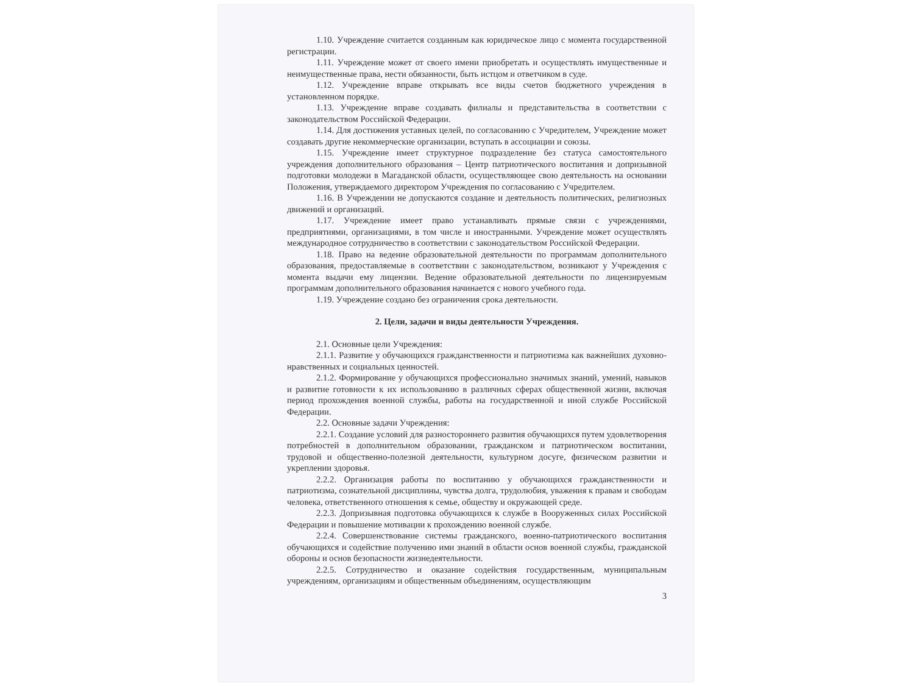1.10. Учреждение считается созданным как юридическое лицо с момента государственной регистрации.
1.11. Учреждение может от своего имени приобретать и осуществлять имущественные и неимущественные права, нести обязанности, быть истцом и ответчиком в суде.
1.12. Учреждение вправе открывать все виды счетов бюджетного учреждения в установленном порядке.
1.13. Учреждение вправе создавать филиалы и представительства в соответствии с законодательством Российской Федерации.
1.14. Для достижения уставных целей, по согласованию с Учредителем, Учреждение может создавать другие некоммерческие организации, вступать в ассоциации и союзы.
1.15. Учреждение имеет структурное подразделение без статуса самостоятельного учреждения дополнительного образования – Центр патриотического воспитания и допризывной подготовки молодежи в Магаданской области, осуществляющее свою деятельность на основании Положения, утверждаемого директором Учреждения по согласованию с Учредителем.
1.16. В Учреждении не допускаются создание и деятельность политических, религиозных движений и организаций.
1.17. Учреждение имеет право устанавливать прямые связи с учреждениями, предприятиями, организациями, в том числе и иностранными. Учреждение может осуществлять международное сотрудничество в соответствии с законодательством Российской Федерации.
1.18. Право на ведение образовательной деятельности по программам дополнительного образования, предоставляемые в соответствии с законодательством, возникают у Учреждения с момента выдачи ему лицензии. Ведение образовательной деятельности по лицензируемым программам дополнительного образования начинается с нового учебного года.
1.19. Учреждение создано без ограничения срока деятельности.
2. Цели, задачи и виды деятельности Учреждения.
2.1. Основные цели Учреждения:
2.1.1. Развитие у обучающихся гражданственности и патриотизма как важнейших духовно-нравственных и социальных ценностей.
2.1.2. Формирование у обучающихся профессионально значимых знаний, умений, навыков и развитие готовности к их использованию в различных сферах общественной жизни, включая период прохождения военной службы, работы на государственной и иной службе Российской Федерации.
2.2. Основные задачи Учреждения:
2.2.1. Создание условий для разностороннего развития обучающихся путем удовлетворения потребностей в дополнительном образовании, гражданском и патриотическом воспитании, трудовой и общественно-полезной деятельности, культурном досуге, физическом развитии и укреплении здоровья.
2.2.2. Организация работы по воспитанию у обучающихся гражданственности и патриотизма, сознательной дисциплины, чувства долга, трудолюбия, уважения к правам и свободам человека, ответственного отношения к семье, обществу и окружающей среде.
2.2.3. Допризывная подготовка обучающихся к службе в Вооруженных силах Российской Федерации и повышение мотивации к прохождению военной службе.
2.2.4. Совершенствование системы гражданского, военно-патриотического воспитания обучающихся и содействие получению ими знаний в области основ военной службы, гражданской обороны и основ безопасности жизнедеятельности.
2.2.5. Сотрудничество и оказание содействия государственным, муниципальным учреждениям, организациям и общественным объединениям, осуществляющим
3